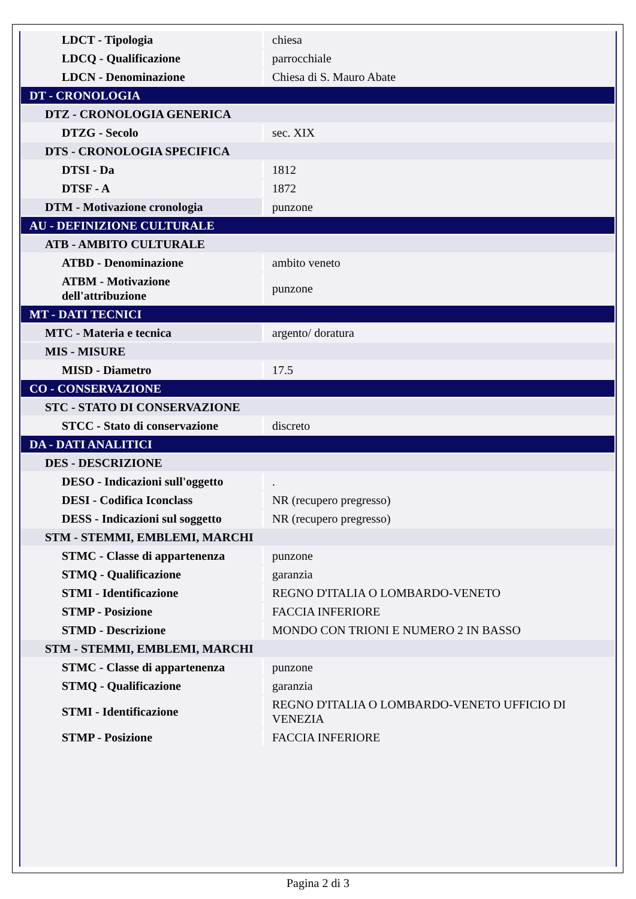| LDCT - Tipologia | chiesa |
| LDCQ - Qualificazione | parrocchiale |
| LDCN - Denominazione | Chiesa di S. Mauro Abate |
| DT - CRONOLOGIA | |
| DTZ - CRONOLOGIA GENERICA | |
| DTZG - Secolo | sec. XIX |
| DTS - CRONOLOGIA SPECIFICA | |
| DTSI - Da | 1812 |
| DTSF - A | 1872 |
| DTM - Motivazione cronologia | punzone |
| AU - DEFINIZIONE CULTURALE | |
| ATB - AMBITO CULTURALE | |
| ATBD - Denominazione | ambito veneto |
| ATBM - Motivazione dell'attribuzione | punzone |
| MT - DATI TECNICI | |
| MTC - Materia e tecnica | argento/ doratura |
| MIS - MISURE | |
| MISD - Diametro | 17.5 |
| CO - CONSERVAZIONE | |
| STC - STATO DI CONSERVAZIONE | |
| STCC - Stato di conservazione | discreto |
| DA - DATI ANALITICI | |
| DES - DESCRIZIONE | |
| DESO - Indicazioni sull'oggetto | . |
| DESI - Codifica Iconclass | NR (recupero pregresso) |
| DESS - Indicazioni sul soggetto | NR (recupero pregresso) |
| STM - STEMMI, EMBLEMI, MARCHI | |
| STMC - Classe di appartenenza | punzone |
| STMQ - Qualificazione | garanzia |
| STMI - Identificazione | REGNO D'ITALIA O LOMBARDO-VENETO |
| STMP - Posizione | FACCIA INFERIORE |
| STMD - Descrizione | MONDO CON TRIONI E NUMERO 2 IN BASSO |
| STM - STEMMI, EMBLEMI, MARCHI | |
| STMC - Classe di appartenenza | punzone |
| STMQ - Qualificazione | garanzia |
| STMI - Identificazione | REGNO D'ITALIA O LOMBARDO-VENETO UFFICIO DI VENEZIA |
| STMP - Posizione | FACCIA INFERIORE |
Pagina 2 di 3